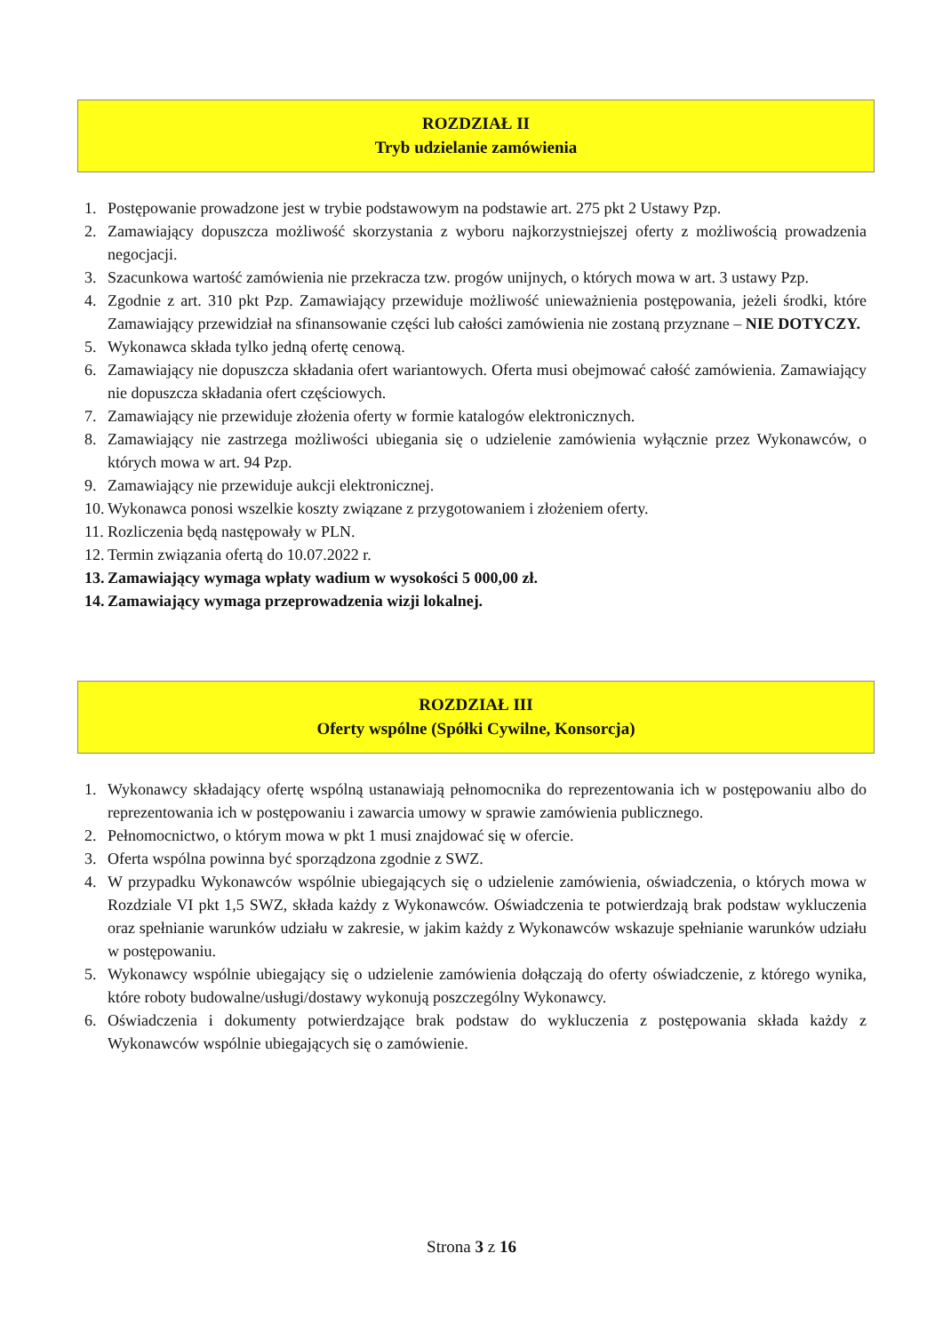ROZDZIAŁ II
Tryb udzielanie zamówienia
1. Postępowanie prowadzone jest w trybie podstawowym na podstawie art. 275 pkt 2 Ustawy Pzp.
2. Zamawiający dopuszcza możliwość skorzystania z wyboru najkorzystniejszej oferty z możliwością prowadzenia negocjacji.
3. Szacunkowa wartość zamówienia nie przekracza tzw. progów unijnych, o których mowa w art. 3 ustawy Pzp.
4. Zgodnie z art. 310 pkt Pzp. Zamawiający przewiduje możliwość unieważnienia postępowania, jeżeli środki, które Zamawiający przewidział na sfinansowanie części lub całości zamówienia nie zostaną przyznane – NIE DOTYCZY.
5. Wykonawca składa tylko jedną ofertę cenową.
6. Zamawiający nie dopuszcza składania ofert wariantowych. Oferta musi obejmować całość zamówienia. Zamawiający nie dopuszcza składania ofert częściowych.
7. Zamawiający nie przewiduje złożenia oferty w formie katalogów elektronicznych.
8. Zamawiający nie zastrzega możliwości ubiegania się o udzielenie zamówienia wyłącznie przez Wykonawców, o których mowa w art. 94 Pzp.
9. Zamawiający nie przewiduje aukcji elektronicznej.
10. Wykonawca ponosi wszelkie koszty związane z przygotowaniem i złożeniem oferty.
11. Rozliczenia będą następowały w PLN.
12. Termin związania ofertą do 10.07.2022 r.
13. Zamawiający wymaga wpłaty wadium w wysokości 5 000,00 zł.
14. Zamawiający wymaga przeprowadzenia wizji lokalnej.
ROZDZIAŁ III
Oferty wspólne (Spółki Cywilne, Konsorcja)
1. Wykonawcy składający ofertę wspólną ustanawiają pełnomocnika do reprezentowania ich w postępowaniu albo do reprezentowania ich w postępowaniu i zawarcia umowy w sprawie zamówienia publicznego.
2. Pełnomocnictwo, o którym mowa w pkt 1 musi znajdować się w ofercie.
3. Oferta wspólna powinna być sporządzona zgodnie z SWZ.
4. W przypadku Wykonawców wspólnie ubiegających się o udzielenie zamówienia, oświadczenia, o których mowa w Rozdziale VI pkt 1,5 SWZ, składa każdy z Wykonawców. Oświadczenia te potwierdzają brak podstaw wykluczenia oraz spełnianie warunków udziału w zakresie, w jakim każdy z Wykonawców wskazuje spełnianie warunków udziału w postępowaniu.
5. Wykonawcy wspólnie ubiegający się o udzielenie zamówienia dołączają do oferty oświadczenie, z którego wynika, które roboty budowalne/usługi/dostawy wykonują poszczególny Wykonawcy.
6. Oświadczenia i dokumenty potwierdzające brak podstaw do wykluczenia z postępowania składa każdy z Wykonawców wspólnie ubiegających się o zamówienie.
Strona 3 z 16